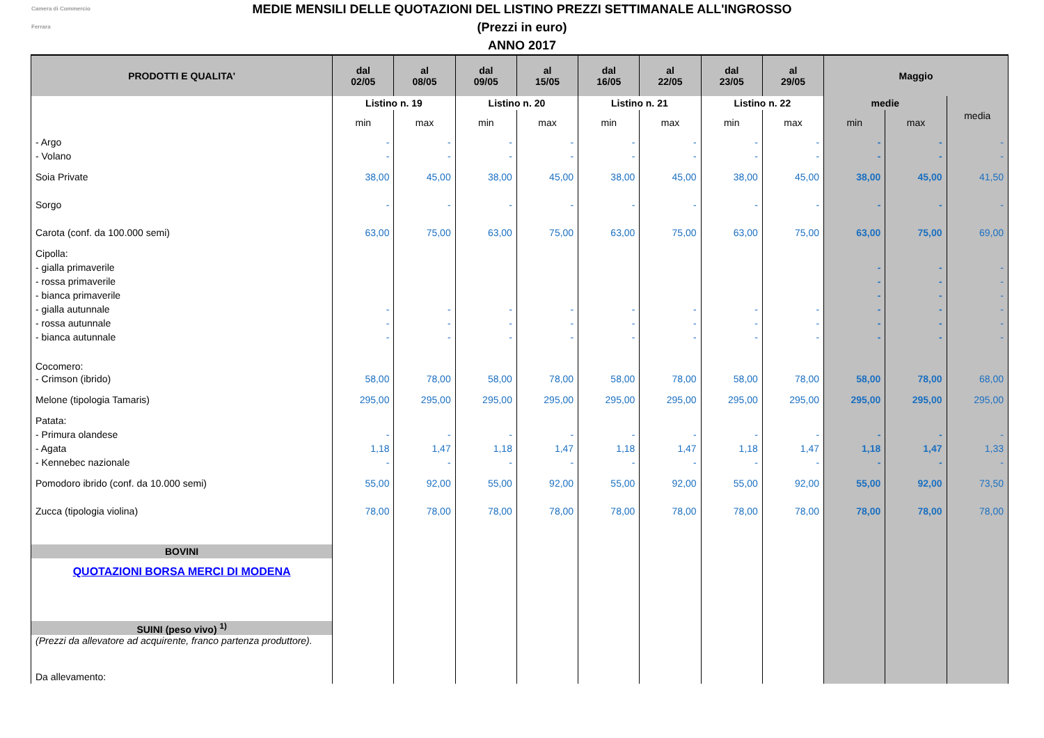Camera di Commercio
Ferrara
MEDIE MENSILI DELLE QUOTAZIONI DEL LISTINO PREZZI SETTIMANALE ALL'INGROSSO
(Prezzi in euro)
ANNO 2017
| PRODOTTI E QUALITA' | dal 02/05 | al 08/05 | dal 09/05 | al 15/05 | dal 16/05 | al 22/05 | dal 23/05 | al 29/05 | Maggio | | |
| --- | --- | --- | --- | --- | --- | --- | --- | --- | --- | --- | --- |
| | Listino n. 19 | | Listino n. 20 | | Listino n. 21 | | Listino n. 22 | | medie | | media |
| | min | max | min | max | min | max | min | max | min | max | |
| - Argo | - | - | - | - | - | - | - | - | - | - | - |
| - Volano | - | - | - | - | - | - | - | - | - | - | - |
| Soia Private | 38,00 | 45,00 | 38,00 | 45,00 | 38,00 | 45,00 | 38,00 | 45,00 | 38,00 | 45,00 | 41,50 |
| Sorgo | - | - | - | - | - | - | - | - | - | - | - |
| Carota (conf. da 100.000 semi) | 63,00 | 75,00 | 63,00 | 75,00 | 63,00 | 75,00 | 63,00 | 75,00 | 63,00 | 75,00 | 69,00 |
| Cipolla: | | | | | | | | | | | |
| - gialla primaverile | | | | | | | | | - | - | - |
| - rossa primaverile | | | | | | | | | - | - | - |
| - bianca primaverile | | | | | | | | | - | - | - |
| - gialla autunnale | - | - | - | - | - | - | - | - | - | - | - |
| - rossa autunnale | - | - | - | - | - | - | - | - | - | - | - |
| - bianca autunnale | - | - | - | - | - | - | - | - | - | - | - |
| Cocomero: | | | | | | | | | | | |
| - Crimson (ibrido) | 58,00 | 78,00 | 58,00 | 78,00 | 58,00 | 78,00 | 58,00 | 78,00 | 58,00 | 78,00 | 68,00 |
| Melone (tipologia Tamaris) | 295,00 | 295,00 | 295,00 | 295,00 | 295,00 | 295,00 | 295,00 | 295,00 | 295,00 | 295,00 | 295,00 |
| Patata: | | | | | | | | | | | |
| - Primura olandese | - | - | - | - | - | - | - | - | - | - | - |
| - Agata | 1,18 | 1,47 | 1,18 | 1,47 | 1,18 | 1,47 | 1,18 | 1,47 | 1,18 | 1,47 | 1,33 |
| - Kennebec nazionale | - | - | - | - | - | - | - | - | - | - | - |
| Pomodoro ibrido (conf. da 10.000 semi) | 55,00 | 92,00 | 55,00 | 92,00 | 55,00 | 92,00 | 55,00 | 92,00 | 55,00 | 92,00 | 73,50 |
| Zucca (tipologia violina) | 78,00 | 78,00 | 78,00 | 78,00 | 78,00 | 78,00 | 78,00 | 78,00 | 78,00 | 78,00 | 78,00 |
| BOVINI | | | | | | | | | | | |
| QUOTAZIONI BORSA MERCI DI MODENA | | | | | | | | | | | |
| SUINI (peso vivo) <sup>1)</sup> | | | | | | | | | | | |
| (Prezzi da allevatore ad acquirente, franco partenza produttore). | | | | | | | | | | | |
| Da allevamento: | | | | | | | | | | | |